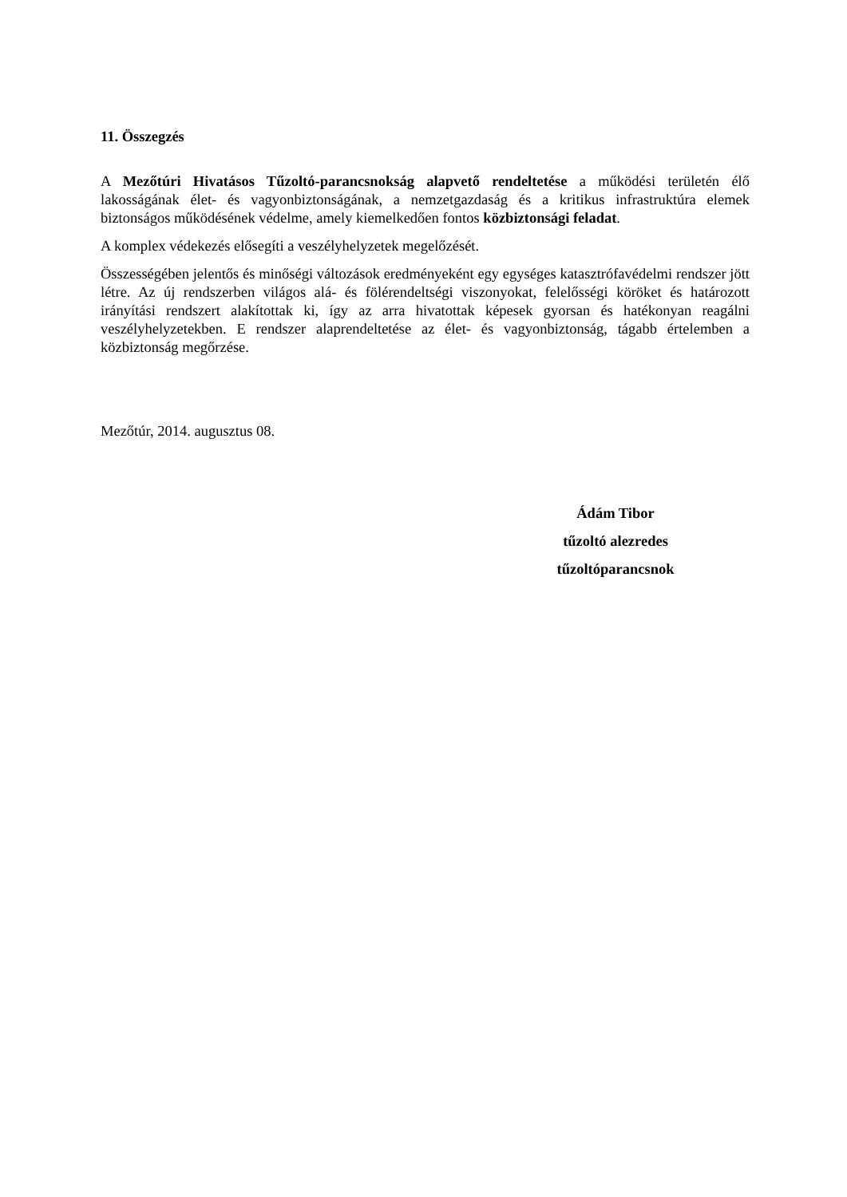11. Összegzés
A Mezőtúri Hivatásos Tűzoltó-parancsnokság alapvető rendeltetése a működési területén élő lakosságának élet- és vagyonbiztonságának, a nemzetgazdaság és a kritikus infrastruktúra elemek biztonságos működésének védelme, amely kiemelkedően fontos közbiztonsági feladat.
A komplex védekezés elősegíti a veszélyhelyzetek megelőzését.
Összességében jelentős és minőségi változások eredményeként egy egységes katasztrófavédelmi rendszer jött létre. Az új rendszerben világos alá- és fölérendeltségi viszonyokat, felelősségi köröket és határozott irányítási rendszert alakítottak ki, így az arra hivatottak képesek gyorsan és hatékonyan reagálni veszélyhelyzetekben. E rendszer alaprendeltetése az élet- és vagyonbiztonság, tágabb értelemben a közbiztonság megőrzése.
Mezőtúr, 2014. augusztus 08.
Ádám Tibor
tűzoltó alezredes
tűzoltóparancsnok